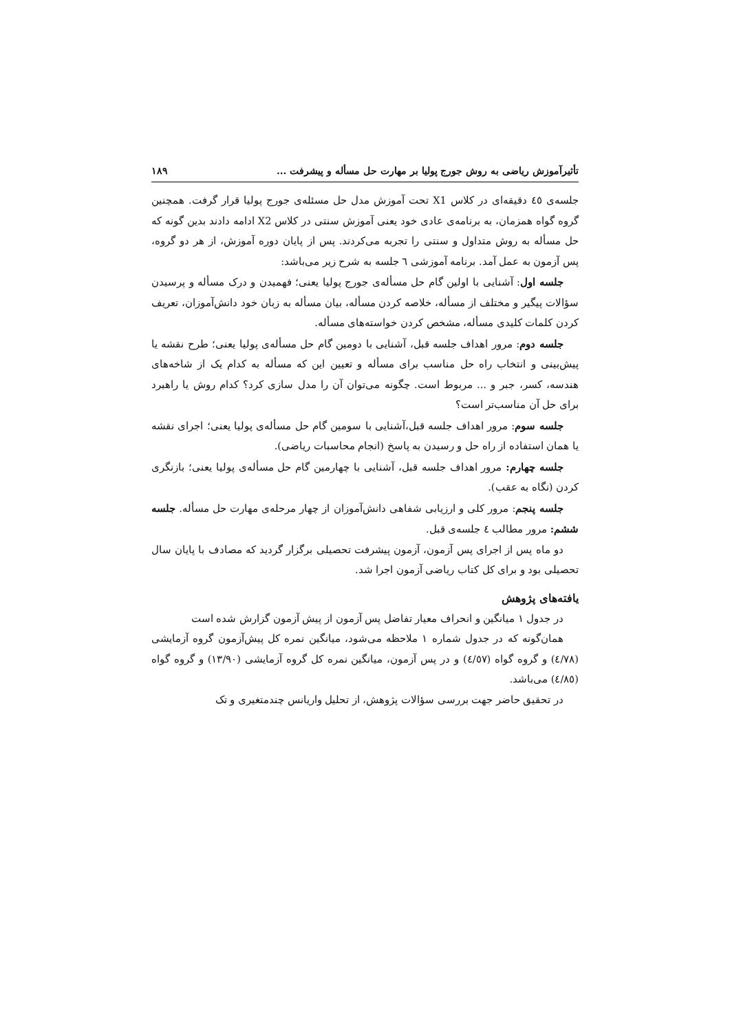تأثیرآموزش ریاضی به روش جورج پولیا بر مهارت حل مسأله و پیشرفت ... ۱۸۹
جلسه‌ی ٤٥ دقیقه‌ای در کلاس X1 تحت آموزش مدل حل مسئله‌ی جورج پولیا قرار گرفت. همچنین گروه گواه همزمان، به برنامه‌ی عادی خود یعنی آموزش سنتی در کلاس X2 ادامه دادند بدین گونه که حل مسأله به روش متداول و سنتی را تجربه می‌کردند. پس از پایان دوره آموزش، از هر دو گروه، پس آزمون به عمل آمد. برنامه آموزشی ٦ جلسه به شرح زیر می‌باشد:
جلسه اول: آشنایی با اولین گام حل مسأله‌ی جورج پولیا یعنی؛ فهمیدن و درک مسأله و پرسیدن سؤالات پیگیر و مختلف از مسأله، خلاصه کردن مسأله، بیان مسأله به زبان خود دانش‌آموزان، تعریف کردن کلمات کلیدی مسأله، مشخص کردن خواسته‌های مسأله.
جلسه دوم: مرور اهداف جلسه قبل، آشنایی با دومین گام حل مسأله‌ی پولیا یعنی؛ طرح نقشه یا پیش‌بینی و انتخاب راه حل مناسب برای مسأله و تعیین این که مسأله به کدام یک از شاخه‌های هندسه، کسر، جبر و ... مربوط است. چگونه می‌توان آن را مدل سازی کرد؟ کدام روش یا راهبرد برای حل آن مناسب‌تر است؟
جلسه سوم: مرور اهداف جلسه قبل،آشنایی با سومین گام حل مسأله‌ی پولیا یعنی؛ اجرای نقشه یا همان استفاده از راه حل و رسیدن به پاسخ (انجام محاسبات ریاضی).
جلسه چهارم: مرور اهداف جلسه قبل، آشنایی با چهارمین گام حل مسأله‌ی پولیا یعنی؛ بازنگری کردن (نگاه به عقب).
جلسه پنجم: مرور کلی و ارزیابی شفاهی دانش‌آموزان از چهار مرحله‌ی مهارت حل مسأله. جلسه ششم: مرور مطالب ٤ جلسه‌ی قبل.
دو ماه پس از اجرای پس آزمون، آزمون پیشرفت تحصیلی برگزار گردید که مصادف با پایان سال تحصیلی بود و برای کل کتاب ریاضی آزمون اجرا شد.
یافته‌های پژوهش
در جدول ۱ میانگین و انحراف معیار تفاضل پس آزمون از پیش آزمون گزارش شده است
همان‌گونه که در جدول شماره ۱ ملاحظه می‌شود، میانگین نمره کل پیش‌آزمون گروه آزمایشی (٤/٧٨) و گروه گواه (٤/٥٧) و در پس آزمون، میانگین نمره کل گروه آزمایشی (١٣/٩٠) و گروه گواه (٤/٨٥) می‌باشد.
در تحقیق حاضر جهت بررسی سؤالات پژوهش، از تحلیل واریانس چندمتغیری و تک